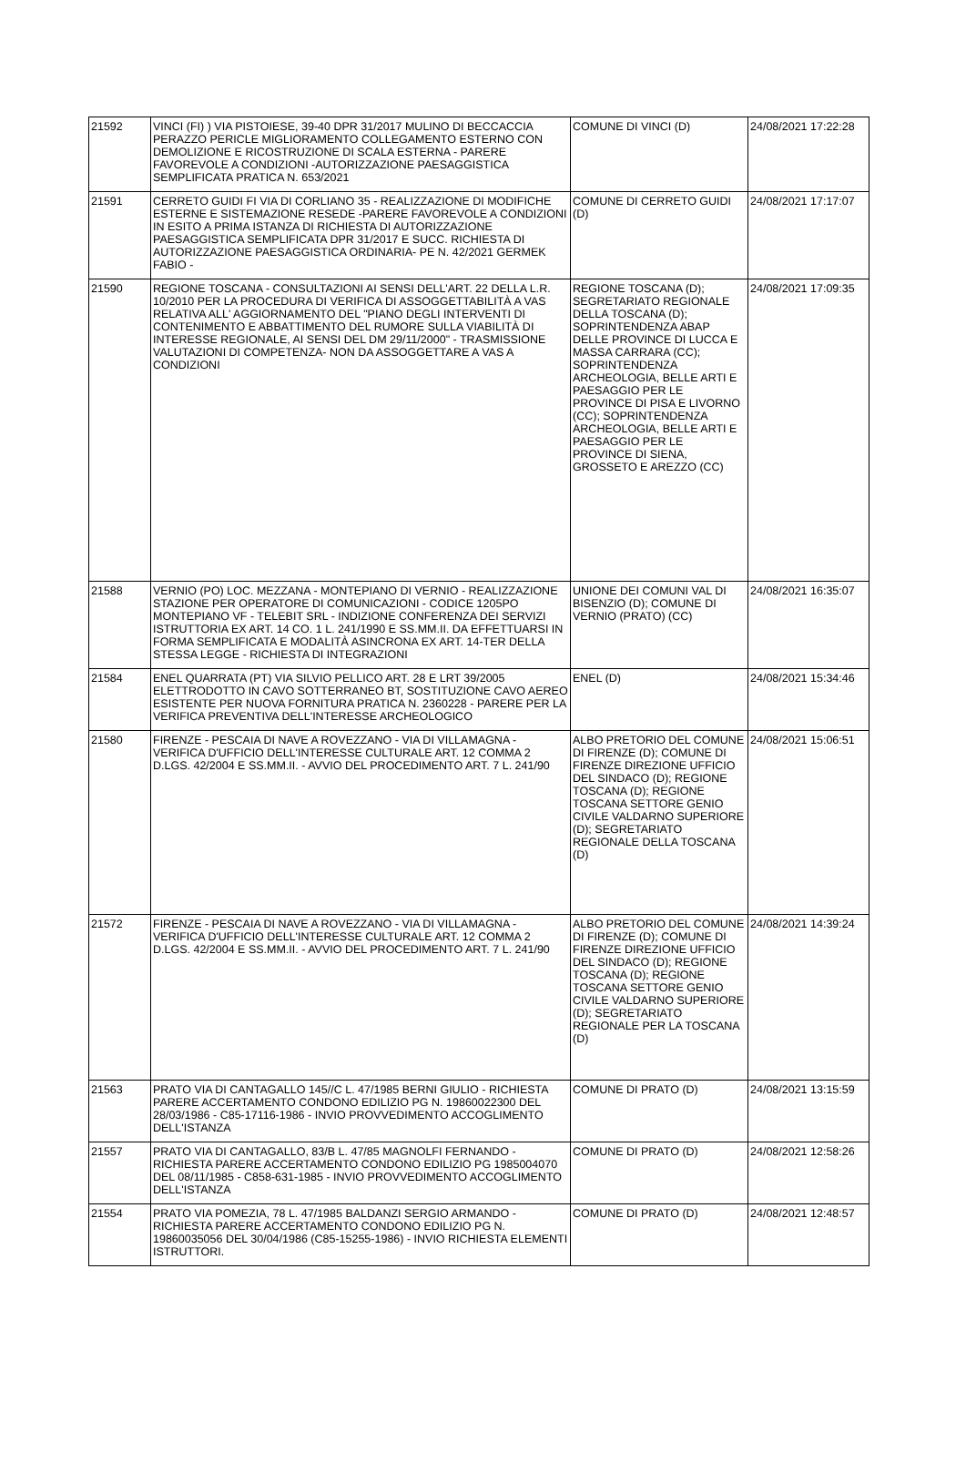| 21592 | VINCI (FI) ) VIA PISTOIESE, 39-40 DPR 31/2017 MULINO DI BECCACCIA PERAZZO PERICLE MIGLIORAMENTO COLLEGAMENTO ESTERNO CON DEMOLIZIONE E RICOSTRUZIONE DI SCALA ESTERNA - PARERE FAVOREVOLE A CONDIZIONI -AUTORIZZAZIONE PAESAGGISTICA SEMPLIFICATA PRATICA N. 653/2021 | COMUNE DI VINCI (D) | 24/08/2021 17:22:28 |
| 21591 | CERRETO GUIDI FI VIA DI CORLIANO 35 - REALIZZAZIONE DI MODIFICHE ESTERNE E SISTEMAZIONE RESEDE -PARERE FAVOREVOLE A CONDIZIONI IN ESITO A PRIMA ISTANZA DI RICHIESTA DI AUTORIZZAZIONE PAESAGGISTICA SEMPLIFICATA DPR 31/2017 E SUCC. RICHIESTA DI AUTORIZZAZIONE PAESAGGISTICA ORDINARIA- PE N. 42/2021 GERMEK FABIO - | COMUNE DI CERRETO GUIDI (D) | 24/08/2021 17:17:07 |
| 21590 | REGIONE TOSCANA - CONSULTAZIONI AI SENSI DELL'ART. 22 DELLA L.R. 10/2010 PER LA PROCEDURA DI VERIFICA DI ASSOGGETTABILITÀ A VAS RELATIVA ALL' AGGIORNAMENTO DEL "PIANO DEGLI INTERVENTI DI CONTENIMENTO E ABBATTIMENTO DEL RUMORE SULLA VIABILITÀ DI INTERESSE REGIONALE, AI SENSI DEL DM 29/11/2000" - TRASMISSIONE VALUTAZIONI DI COMPETENZA- NON DA ASSOGGETTARE A VAS A CONDIZIONI | REGIONE TOSCANA (D); SEGRETARIATO REGIONALE DELLA TOSCANA (D); SOPRINTENDENZA ABAP DELLE PROVINCE DI LUCCA E MASSA CARRARA (CC); SOPRINTENDENZA ARCHEOLOGIA, BELLE ARTI E PAESAGGIO PER LE PROVINCE DI PISA E LIVORNO (CC); SOPRINTENDENZA ARCHEOLOGIA, BELLE ARTI E PAESAGGIO PER LE PROVINCE DI SIENA, GROSSETO E AREZZO (CC) | 24/08/2021 17:09:35 |
| 21588 | VERNIO (PO) LOC. MEZZANA - MONTEPIANO DI VERNIO - REALIZZAZIONE STAZIONE PER OPERATORE DI COMUNICAZIONI - CODICE 1205PO MONTEPIANO VF - TELEBIT SRL - INDIZIONE CONFERENZA DEI SERVIZI ISTRUTTORIA EX ART. 14 CO. 1 L. 241/1990 E SS.MM.II. DA EFFETTUARSI IN FORMA SEMPLIFICATA E MODALITÀ ASINCRONA EX ART. 14-TER DELLA STESSA LEGGE - RICHIESTA DI INTEGRAZIONI | UNIONE DEI COMUNI VAL DI BISENZIO (D); COMUNE DI VERNIO (PRATO) (CC) | 24/08/2021 16:35:07 |
| 21584 | ENEL QUARRATA (PT) VIA SILVIO PELLICO ART. 28 E LRT 39/2005 ELETTRODOTTO IN CAVO SOTTERRANEO BT, SOSTITUZIONE CAVO AEREO ESISTENTE PER NUOVA FORNITURA PRATICA N. 2360228 - PARERE PER LA VERIFICA PREVENTIVA DELL'INTERESSE ARCHEOLOGICO | ENEL (D) | 24/08/2021 15:34:46 |
| 21580 | FIRENZE - PESCAIA DI NAVE A ROVEZZANO - VIA DI VILLAMAGNA - VERIFICA D'UFFICIO DELL'INTERESSE CULTURALE ART. 12 COMMA 2 D.LGS. 42/2004 E SS.MM.II. - AVVIO DEL PROCEDIMENTO ART. 7 L. 241/90 | ALBO PRETORIO DEL COMUNE DI FIRENZE (D); COMUNE DI FIRENZE DIREZIONE UFFICIO DEL SINDACO (D); REGIONE TOSCANA (D); REGIONE TOSCANA SETTORE GENIO CIVILE VALDARNO SUPERIORE (D); SEGRETARIATO REGIONALE DELLA TOSCANA (D) | 24/08/2021 15:06:51 |
| 21572 | FIRENZE - PESCAIA DI NAVE A ROVEZZANO - VIA DI VILLAMAGNA - VERIFICA D'UFFICIO DELL'INTERESSE CULTURALE ART. 12 COMMA 2 D.LGS. 42/2004 E SS.MM.II. - AVVIO DEL PROCEDIMENTO ART. 7 L. 241/90 | ALBO PRETORIO DEL COMUNE DI FIRENZE (D); COMUNE DI FIRENZE DIREZIONE UFFICIO DEL SINDACO (D); REGIONE TOSCANA (D); REGIONE TOSCANA SETTORE GENIO CIVILE VALDARNO SUPERIORE (D); SEGRETARIATO REGIONALE PER LA TOSCANA (D) | 24/08/2021 14:39:24 |
| 21563 | PRATO VIA DI CANTAGALLO 145//C L. 47/1985 BERNI GIULIO - RICHIESTA PARERE ACCERTAMENTO CONDONO EDILIZIO PG N. 19860022300 DEL 28/03/1986 - C85-17116-1986 - INVIO PROVVEDIMENTO ACCOGLIMENTO DELL'ISTANZA | COMUNE DI PRATO (D) | 24/08/2021 13:15:59 |
| 21557 | PRATO VIA DI CANTAGALLO, 83/B L. 47/85 MAGNOLFI FERNANDO - RICHIESTA PARERE ACCERTAMENTO CONDONO EDILIZIO PG 1985004070 DEL 08/11/1985 - C858-631-1985 - INVIO PROVVEDIMENTO ACCOGLIMENTO DELL'ISTANZA | COMUNE DI PRATO (D) | 24/08/2021 12:58:26 |
| 21554 | PRATO VIA POMEZIA, 78 L. 47/1985 BALDANZI SERGIO ARMANDO - RICHIESTA PARERE ACCERTAMENTO CONDONO EDILIZIO PG N. 19860035056 DEL 30/04/1986 (C85-15255-1986) - INVIO RICHIESTA ELEMENTI ISTRUTTORI. | COMUNE DI PRATO (D) | 24/08/2021 12:48:57 |